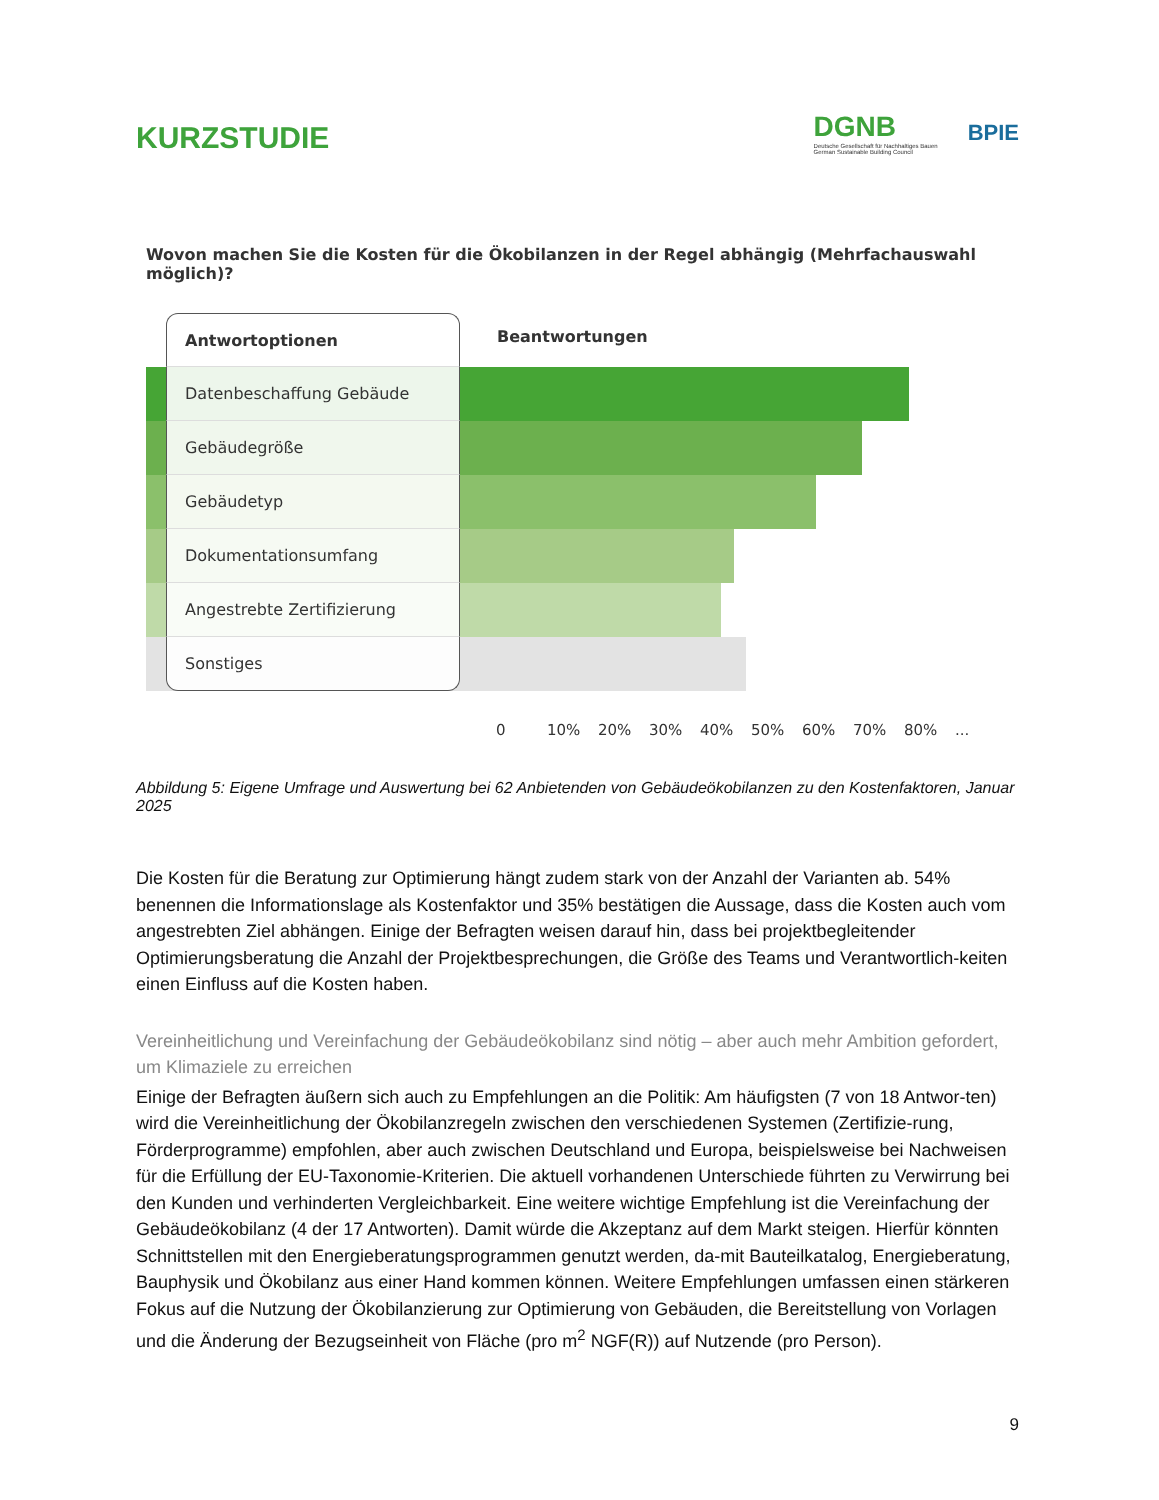KURZSTUDIE
DGNB
Deutsche Gesellschaft für Nachhaltiges Bauen
German Sustainable Building Council
BPIE
Wovon machen Sie die Kosten für die Ökobilanzen in der Regel abhängig (Mehrfachauswahl möglich)?
Antwortoptionen
Beantwortungen
Datenbeschaffung Gebäude
Gebäudegröße
Gebäudetyp
Dokumentationsumfang
Angestrebte Zertifizierung
Sonstiges
0 10% 20% 30% 40% 50% 60% 70% 80%...
Abbildung 5: Eigene Umfrage und Auswertung bei 62 Anbietenden von Gebäudeökobilanzen zu den Kostenfaktoren, Januar 2025
Die Kosten für die Beratung zur Optimierung hängt zudem stark von der Anzahl der Varianten ab. 54% benennen die Informationslage als Kostenfaktor und 35% bestätigen die Aussage, dass die Kosten auch vom angestrebten Ziel abhängen. Einige der Befragten weisen darauf hin, dass bei projektbegleitender Optimierungsberatung die Anzahl der Projektbesprechungen, die Größe des Teams und Verantwortlich-keiten einen Einfluss auf die Kosten haben.
Vereinheitlichung und Vereinfachung der Gebäudeökobilanz sind nötig – aber auch mehr Ambition gefordert, um Klimaziele zu erreichen
Einige der Befragten äußern sich auch zu Empfehlungen an die Politik: Am häufigsten (7 von 18 Antwor-ten) wird die Vereinheitlichung der Ökobilanzregeln zwischen den verschiedenen Systemen (Zertifizie-rung, Förderprogramme) empfohlen, aber auch zwischen Deutschland und Europa, beispielsweise bei Nachweisen für die Erfüllung der EU-Taxonomie-Kriterien. Die aktuell vorhandenen Unterschiede führten zu Verwirrung bei den Kunden und verhinderten Vergleichbarkeit. Eine weitere wichtige Empfehlung ist die Vereinfachung der Gebäudeökobilanz (4 der 17 Antworten). Damit würde die Akzeptanz auf dem Markt steigen. Hierfür könnten Schnittstellen mit den Energieberatungsprogrammen genutzt werden, da-mit Bauteilkatalog, Energieberatung, Bauphysik und Ökobilanz aus einer Hand kommen können. Weitere Empfehlungen umfassen einen stärkeren Fokus auf die Nutzung der Ökobilanzierung zur Optimierung von Gebäuden, die Bereitstellung von Vorlagen und die Änderung der Bezugseinheit von Fläche (pro m<sup>2</sup> NGF(R)) auf Nutzende (pro Person).
9